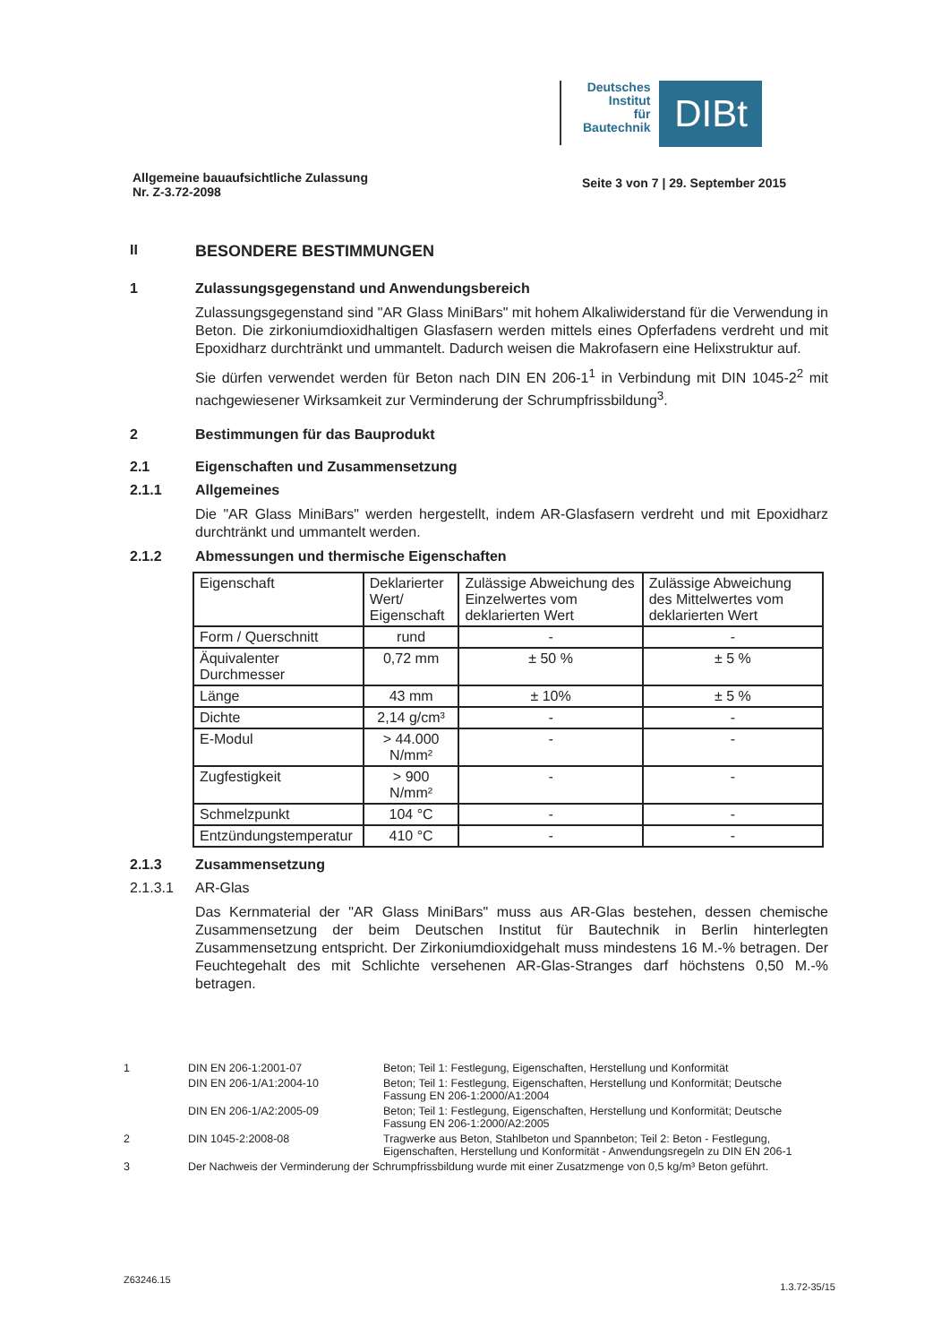Deutsches
Institut
für
Bautechnik
DIBt
Allgemeine bauaufsichtliche Zulassung
Nr. Z-3.72-2098 Seite 3 von 7 | 29. September 2015
II BESONDERE BESTIMMUNGEN
1 Zulassungsgegenstand und Anwendungsbereich
Zulassungsgegenstand sind "AR Glass MiniBars" mit hohem Alkaliwiderstand für die Verwendung in Beton. Die zirkoniumdioxidhaltigen Glasfasern werden mittels eines Opferfadens verdreht und mit Epoxidharz durchtränkt und ummantelt. Dadurch weisen die Makrofasern eine Helixstruktur auf.
Sie dürfen verwendet werden für Beton nach DIN EN 206-1<sup>1</sup> in Verbindung mit DIN 1045-2<sup>2</sup> mit nachgewiesener Wirksamkeit zur Verminderung der Schrumpfrissbildung<sup>3</sup>.
2 Bestimmungen für das Bauprodukt
2.1 Eigenschaften und Zusammensetzung
2.1.1 Allgemeines
Die "AR Glass MiniBars" werden hergestellt, indem AR-Glasfasern verdreht und mit Epoxidharz durchtränkt und ummantelt werden.
2.1.2 Abmessungen und thermische Eigenschaften
| Eigenschaft | Deklarierter Wert/ Eigenschaft | Zulässige Abweichung des Einzelwertes vom deklarierten Wert | Zulässige Abweichung des Mittelwertes vom deklarierten Wert |
| --- | --- | --- | --- |
| Form / Querschnitt | rund | - | - |
| Äquivalenter Durchmesser | 0,72 mm | ± 50 % | ± 5 % |
| Länge | 43 mm | ± 10% | ± 5 % |
| Dichte | 2,14 g/cm³ | - | - |
| E-Modul | > 44.000 N/mm² | - | - |
| Zugfestigkeit | > 900 N/mm² | - | - |
| Schmelzpunkt | 104 °C | - | - |
| Entzündungstemperatur | 410 °C | - | - |
2.1.3 Zusammensetzung
2.1.3.1 AR-Glas
Das Kernmaterial der "AR Glass MiniBars" muss aus AR-Glas bestehen, dessen chemische Zusammensetzung der beim Deutschen Institut für Bautechnik in Berlin hinterlegten Zusammensetzung entspricht. Der Zirkoniumdioxidgehalt muss mindestens 16 M.-% betragen. Der Feuchtegehalt des mit Schlichte versehenen AR-Glas-Stranges darf höchstens 0,50 M.-% betragen.
1 DIN EN 206-1:2001-07 Beton; Teil 1: Festlegung, Eigenschaften, Herstellung und Konformität
DIN EN 206-1/A1:2004-10 Beton; Teil 1: Festlegung, Eigenschaften, Herstellung und Konformität; Deutsche Fassung EN 206-1:2000/A1:2004
DIN EN 206-1/A2:2005-09 Beton; Teil 1: Festlegung, Eigenschaften, Herstellung und Konformität; Deutsche Fassung EN 206-1:2000/A2:2005
2 DIN 1045-2:2008-08 Tragwerke aus Beton, Stahlbeton und Spannbeton; Teil 2: Beton - Festlegung, Eigenschaften, Herstellung und Konformität - Anwendungsregeln zu DIN EN 206-1
3 Der Nachweis der Verminderung der Schrumpfrissbildung wurde mit einer Zusatzmenge von 0,5 kg/m³ Beton geführt.
Z63246.15 1.3.72-35/15